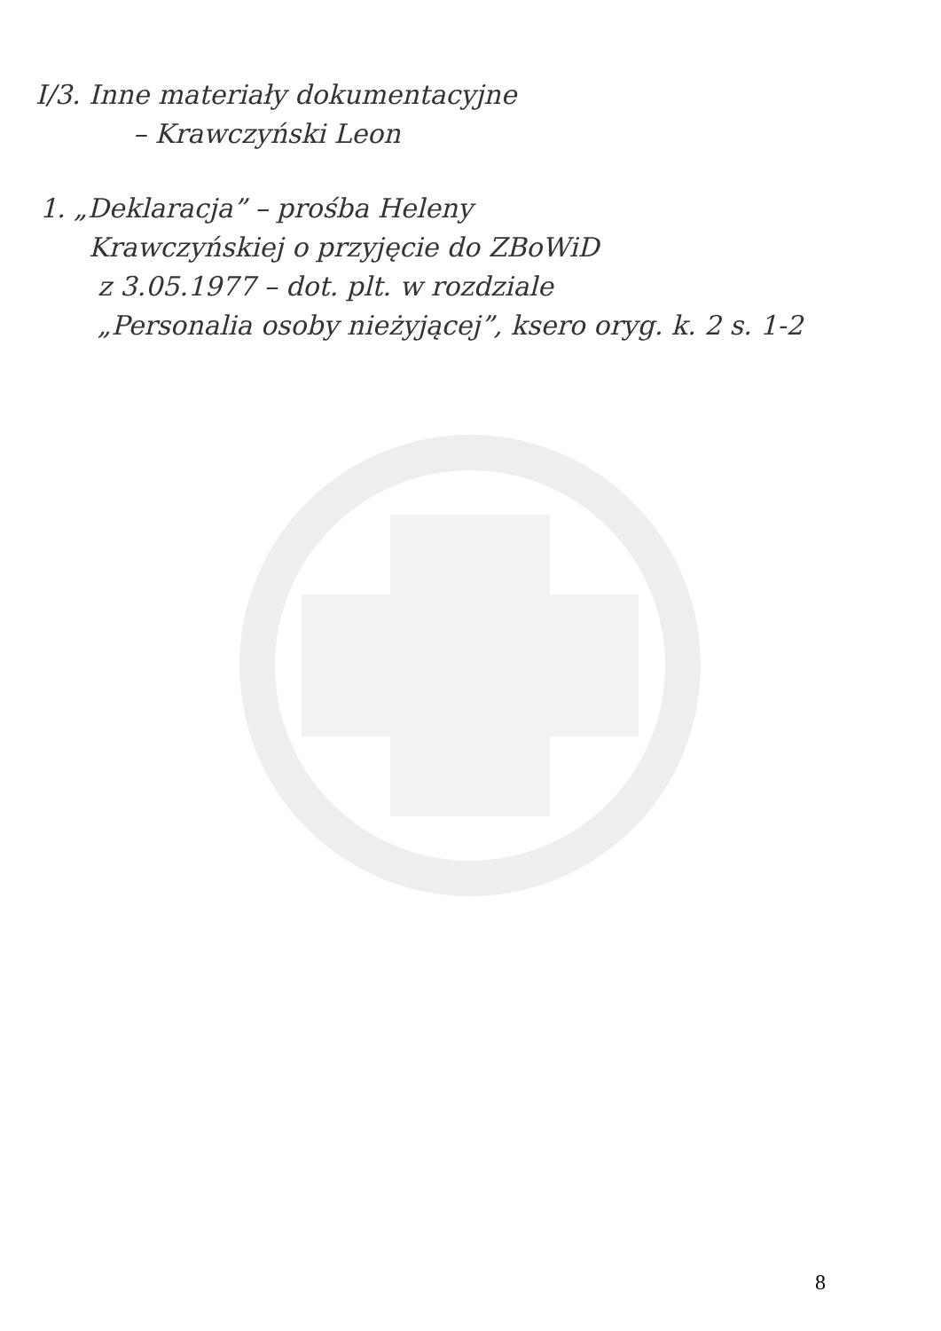I/3. Inne materiały dokumentacyjne
– Krawczyński Leon
1. „Deklaracja” – prośba Heleny
Krawczyńskiej o przyjęcie do ZBoWiD
z 3.05.1977 – dot. plt. w rozdziale
„Personalia osoby nieżyjącej”, ksero oryg. k. 2 s. 1-2
8